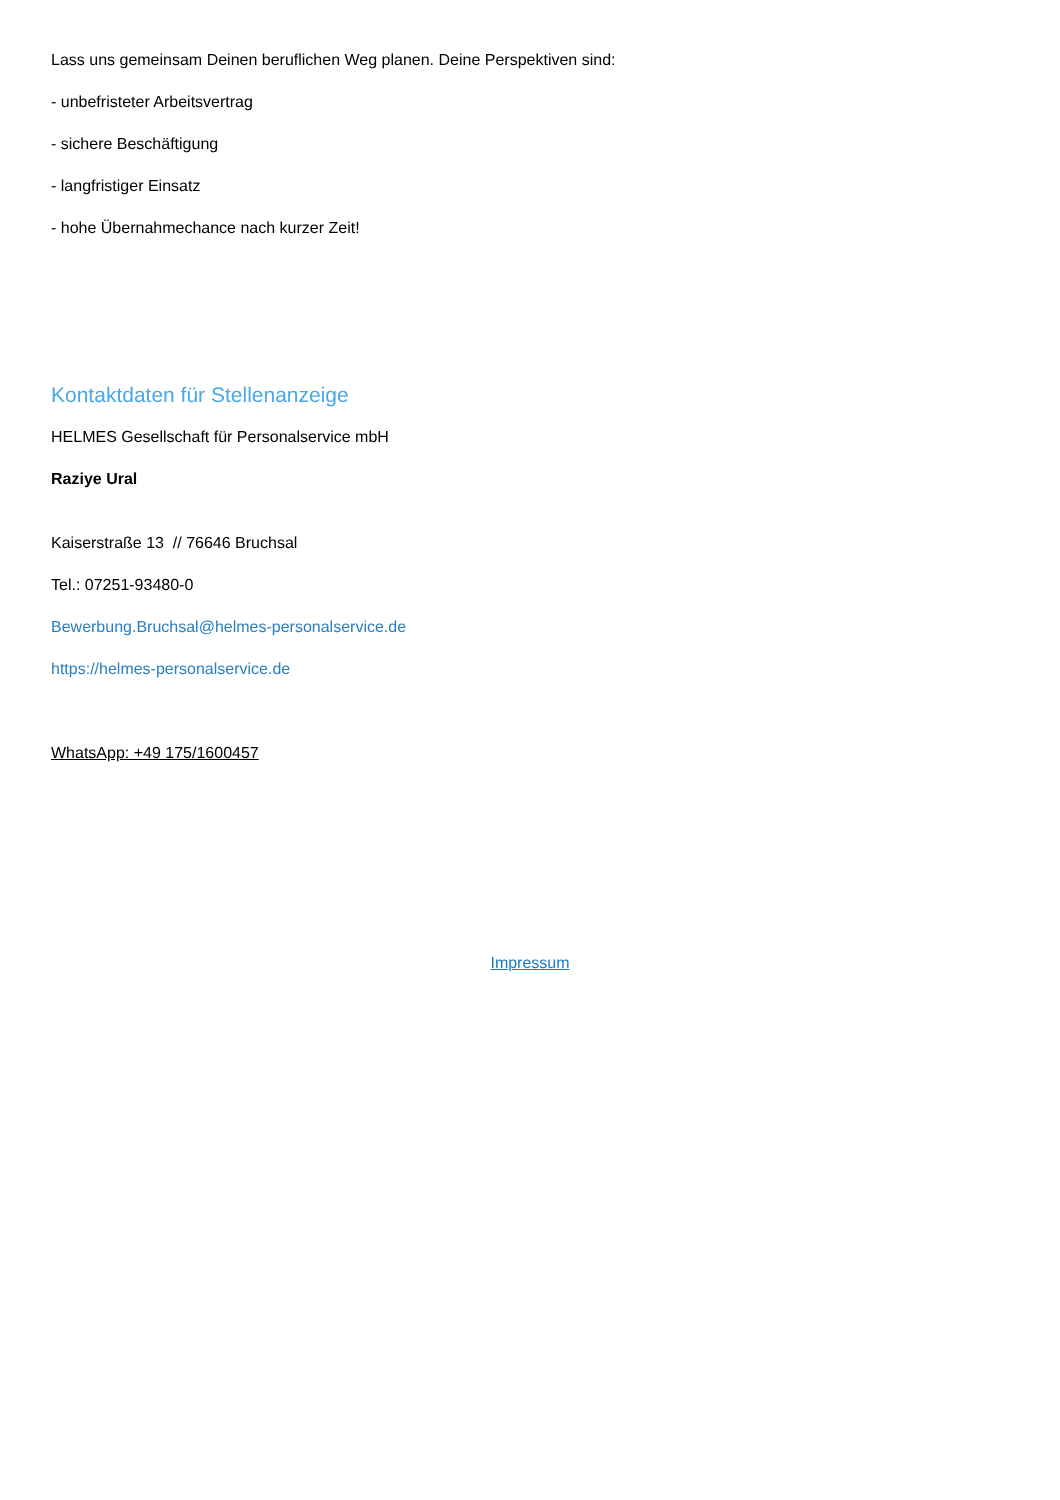Lass uns gemeinsam Deinen beruflichen Weg planen. Deine Perspektiven sind:
- unbefristeter Arbeitsvertrag
- sichere Beschäftigung
- langfristiger Einsatz
- hohe Übernahmechance nach kurzer Zeit!
Kontaktdaten für Stellenanzeige
HELMES Gesellschaft für Personalservice mbH
Raziye Ural
Kaiserstraße 13 // 76646 Bruchsal
Tel.: 07251-93480-0
Bewerbung.Bruchsal@helmes-personalservice.de
https://helmes-personalservice.de
WhatsApp: +49 175/1600457
Impressum